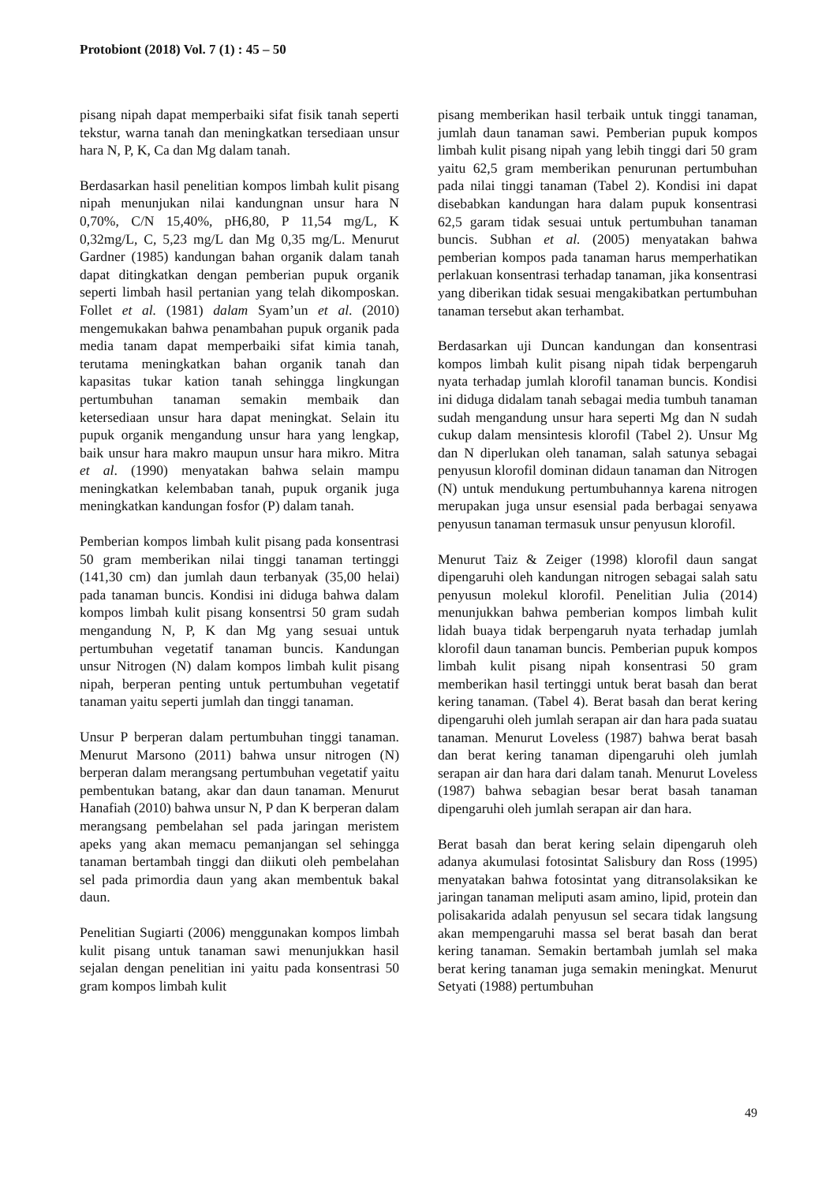Protobiont (2018) Vol. 7 (1) : 45 – 50
pisang nipah dapat memperbaiki sifat fisik tanah seperti tekstur, warna tanah dan meningkatkan tersediaan unsur hara N, P, K, Ca dan Mg dalam tanah.
Berdasarkan hasil penelitian kompos limbah kulit pisang nipah menunjukan nilai kandungnan unsur hara N 0,70%, C/N 15,40%, pH6,80, P 11,54 mg/L, K 0,32mg/L, C, 5,23 mg/L dan Mg 0,35 mg/L. Menurut Gardner (1985) kandungan bahan organik dalam tanah dapat ditingkatkan dengan pemberian pupuk organik seperti limbah hasil pertanian yang telah dikomposkan. Follet et al. (1981) dalam Syam’un et al. (2010) mengemukakan bahwa penambahan pupuk organik pada media tanam dapat memperbaiki sifat kimia tanah, terutama meningkatkan bahan organik tanah dan kapasitas tukar kation tanah sehingga lingkungan pertumbuhan tanaman semakin membaik dan ketersediaan unsur hara dapat meningkat. Selain itu pupuk organik mengandung unsur hara yang lengkap, baik unsur hara makro maupun unsur hara mikro. Mitra et al. (1990) menyatakan bahwa selain mampu meningkatkan kelembaban tanah, pupuk organik juga meningkatkan kandungan fosfor (P) dalam tanah.
Pemberian kompos limbah kulit pisang pada konsentrasi 50 gram memberikan nilai tinggi tanaman tertinggi (141,30 cm) dan jumlah daun terbanyak (35,00 helai) pada tanaman buncis. Kondisi ini diduga bahwa dalam kompos limbah kulit pisang konsentrsi 50 gram sudah mengandung N, P, K dan Mg yang sesuai untuk pertumbuhan vegetatif tanaman buncis. Kandungan unsur Nitrogen (N) dalam kompos limbah kulit pisang nipah, berperan penting untuk pertumbuhan vegetatif tanaman yaitu seperti jumlah dan tinggi tanaman.
Unsur P berperan dalam pertumbuhan tinggi tanaman. Menurut Marsono (2011) bahwa unsur nitrogen (N) berperan dalam merangsang pertumbuhan vegetatif yaitu pembentukan batang, akar dan daun tanaman. Menurut Hanafiah (2010) bahwa unsur N, P dan K berperan dalam merangsang pembelahan sel pada jaringan meristem apeks yang akan memacu pemanjangan sel sehingga tanaman bertambah tinggi dan diikuti oleh pembelahan sel pada primordia daun yang akan membentuk bakal daun.
Penelitian Sugiarti (2006) menggunakan kompos limbah kulit pisang untuk tanaman sawi menunjukkan hasil sejalan dengan penelitian ini yaitu pada konsentrasi 50 gram kompos limbah kulit
pisang memberikan hasil terbaik untuk tinggi tanaman, jumlah daun tanaman sawi. Pemberian pupuk kompos limbah kulit pisang nipah yang lebih tinggi dari 50 gram yaitu 62,5 gram memberikan penurunan pertumbuhan pada nilai tinggi tanaman (Tabel 2). Kondisi ini dapat disebabkan kandungan hara dalam pupuk konsentrasi 62,5 garam tidak sesuai untuk pertumbuhan tanaman buncis. Subhan et al. (2005) menyatakan bahwa pemberian kompos pada tanaman harus memperhatikan perlakuan konsentrasi terhadap tanaman, jika konsentrasi yang diberikan tidak sesuai mengakibatkan pertumbuhan tanaman tersebut akan terhambat.
Berdasarkan uji Duncan kandungan dan konsentrasi kompos limbah kulit pisang nipah tidak berpengaruh nyata terhadap jumlah klorofil tanaman buncis. Kondisi ini diduga didalam tanah sebagai media tumbuh tanaman sudah mengandung unsur hara seperti Mg dan N sudah cukup dalam mensintesis klorofil (Tabel 2). Unsur Mg dan N diperlukan oleh tanaman, salah satunya sebagai penyusun klorofil dominan didaun tanaman dan Nitrogen (N) untuk mendukung pertumbuhannya karena nitrogen merupakan juga unsur esensial pada berbagai senyawa penyusun tanaman termasuk unsur penyusun klorofil.
Menurut Taiz & Zeiger (1998) klorofil daun sangat dipengaruhi oleh kandungan nitrogen sebagai salah satu penyusun molekul klorofil. Penelitian Julia (2014) menunjukkan bahwa pemberian kompos limbah kulit lidah buaya tidak berpengaruh nyata terhadap jumlah klorofil daun tanaman buncis. Pemberian pupuk kompos limbah kulit pisang nipah konsentrasi 50 gram memberikan hasil tertinggi untuk berat basah dan berat kering tanaman. (Tabel 4). Berat basah dan berat kering dipengaruhi oleh jumlah serapan air dan hara pada suatau tanaman. Menurut Loveless (1987) bahwa berat basah dan berat kering tanaman dipengaruhi oleh jumlah serapan air dan hara dari dalam tanah. Menurut Loveless (1987) bahwa sebagian besar berat basah tanaman dipengaruhi oleh jumlah serapan air dan hara.
Berat basah dan berat kering selain dipengaruh oleh adanya akumulasi fotosintat Salisbury dan Ross (1995) menyatakan bahwa fotosintat yang ditransolaksikan ke jaringan tanaman meliputi asam amino, lipid, protein dan polisakarida adalah penyusun sel secara tidak langsung akan mempengaruhi massa sel berat basah dan berat kering tanaman. Semakin bertambah jumlah sel maka berat kering tanaman juga semakin meningkat. Menurut Setyati (1988) pertumbuhan
49